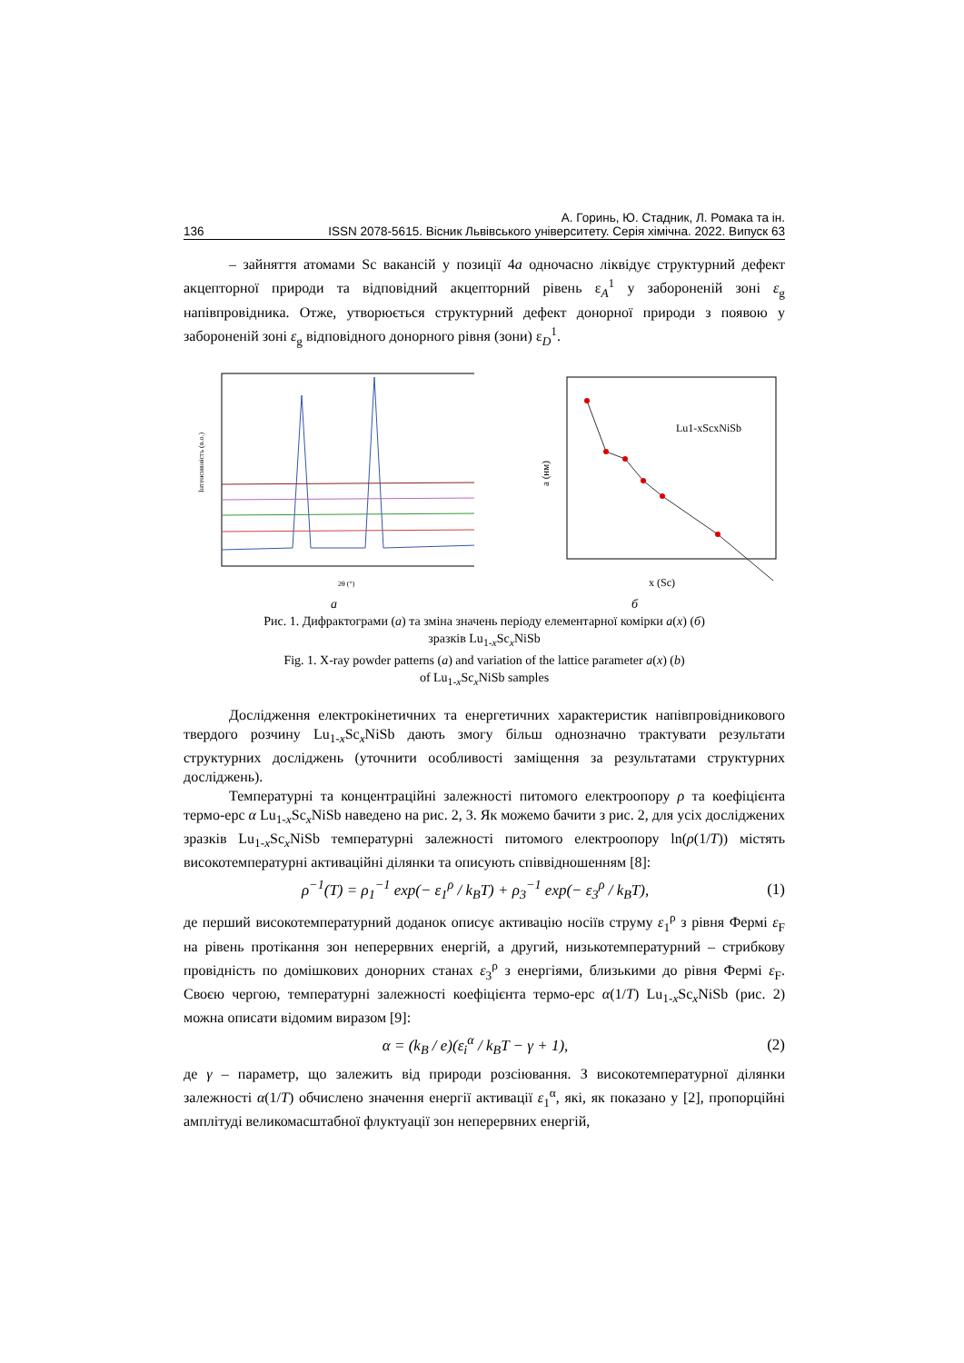А. Горинь, Ю. Стадник, Л. Ромака та ін.
136 ISSN 2078-5615. Вісник Львівського університету. Серія хімічна. 2022. Випуск 63
– зайняття атомами Sc вакансій у позиції 4a одночасно ліквідує структурний дефект акцепторної природи та відповідний акцепторний рівень ε<sub>A</sub><sup>1</sup> у забороненій зоні ε<sub>g</sub> напівпровідника. Отже, утворюється структурний дефект донорної природи з появою у забороненій зоні ε<sub>g</sub> відповідного донорного рівня (зони) ε<sub>D</sub><sup>1</sup>.
Інтенсивність (в.о.)
2θ (°)
a (нм)
Lu1-xScxNiSb
x (Sc)
а б
Рис. 1. Дифрактограми (а) та зміна значень періоду елементарної комірки a(x) (б)
зразків Lu<sub>1-x</sub>Sc<sub>x</sub>NiSb
Fig. 1. X-ray powder patterns (a) and variation of the lattice parameter a(x) (b)
of Lu<sub>1-x</sub>Sc<sub>x</sub>NiSb samples
Дослідження електрокінетичних та енергетичних характеристик напівпровідникового твердого розчину Lu<sub>1-x</sub>Sc<sub>x</sub>NiSb дають змогу більш однозначно трактувати результати структурних досліджень (уточнити особливості заміщення за результатами структурних досліджень).
Температурні та концентраційні залежності питомого електроопору ρ та коефіцієнта термо-ерс α Lu<sub>1-x</sub>Sc<sub>x</sub>NiSb наведено на рис. 2, 3. Як можемо бачити з рис. 2, для усіх досліджених зразків Lu<sub>1-x</sub>Sc<sub>x</sub>NiSb температурні залежності питомого електроопору ln(ρ(1/T)) містять високотемпературні активаційні ділянки та описують співвідношенням [8]:
ρ<sup>−1</sup>(T) = ρ<sub>1</sub><sup>−1</sup> exp(− ε<sub>1</sub><sup>ρ</sup> / k<sub>B</sub>T) + ρ<sub>3</sub><sup>−1</sup> exp(− ε<sub>3</sub><sup>ρ</sup> / k<sub>B</sub>T), (1)
де перший високотемпературний доданок описує активацію носіїв струму ε<sub>1</sub><sup>ρ</sup> з рівня Фермі ε<sub>F</sub> на рівень протікання зон неперервних енергій, а другий, низькотемпературний – стрибкову провідність по домішкових донорних станах ε<sub>3</sub><sup>ρ</sup> з енергіями, близькими до рівня Фермі ε<sub>F</sub>. Своєю чергою, температурні залежності коефіцієнта термо-ерс α(1/T) Lu<sub>1-x</sub>Sc<sub>x</sub>NiSb (рис. 2) можна описати відомим виразом [9]:
α = (k<sub>B</sub> / e)(ε<sub>i</sub><sup>α</sup> / k<sub>B</sub>T − γ + 1), (2)
де γ – параметр, що залежить від природи розсіювання. З високотемпературної ділянки залежності α(1/T) обчислено значення енергії активації ε<sub>1</sub><sup>α</sup>, які, як показано у [2], пропорційні амплітуді великомасштабної флуктуації зон неперервних енергій,